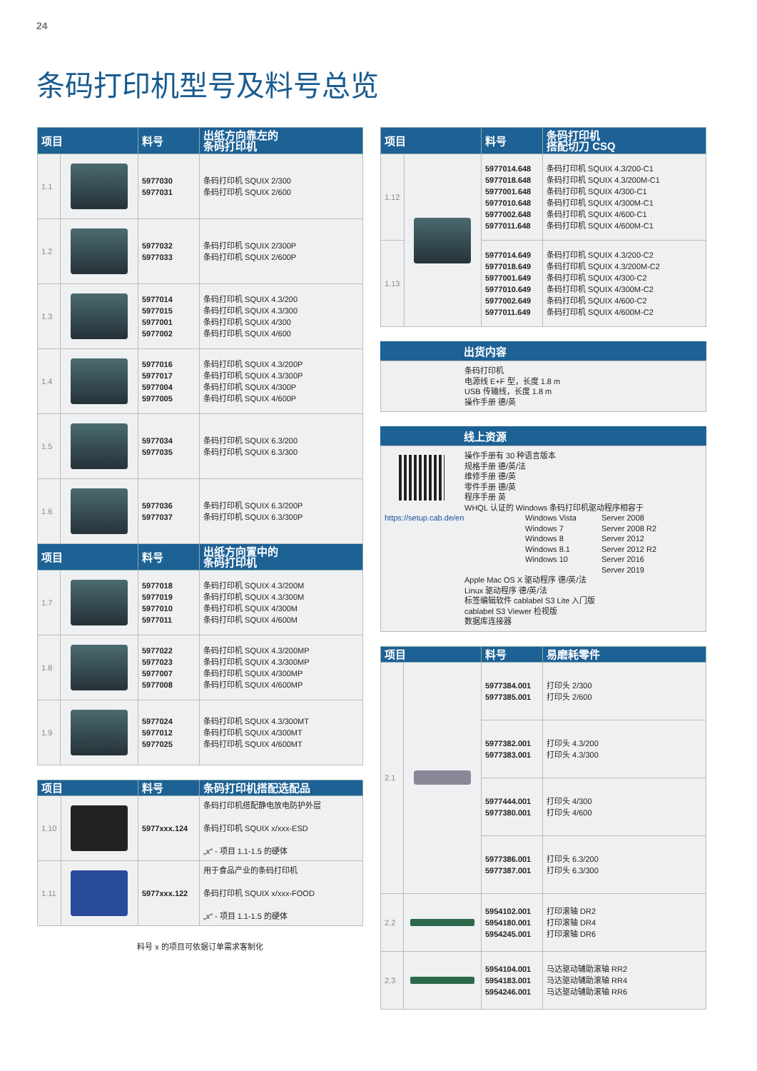24
条码打印机型号及料号总览
| 项目 | | 料号 | 出纸方向靠左的 条码打印机 |
| --- | --- | --- | --- |
| 1.1 | | 5977030 5977031 | 条码打印机 SQUIX 2/300 条码打印机 SQUIX 2/600 |
| 1.2 | | 5977032 5977033 | 条码打印机 SQUIX 2/300P 条码打印机 SQUIX 2/600P |
| 1.3 | | 5977014 5977015 5977001 5977002 | 条码打印机 SQUIX 4.3/200 条码打印机 SQUIX 4.3/300 条码打印机 SQUIX 4/300 条码打印机 SQUIX 4/600 |
| 1.4 | | 5977016 5977017 5977004 5977005 | 条码打印机 SQUIX 4.3/200P 条码打印机 SQUIX 4.3/300P 条码打印机 SQUIX 4/300P 条码打印机 SQUIX 4/600P |
| 1.5 | | 5977034 5977035 | 条码打印机 SQUIX 6.3/200 条码打印机 SQUIX 6.3/300 |
| 1.6 | | 5977036 5977037 | 条码打印机 SQUIX 6.3/200P 条码打印机 SQUIX 6.3/300P |
| 项目 | | 料号 | 出纸方向置中的 条码打印机 |
| 1.7 | | 5977018 5977019 5977010 5977011 | 条码打印机 SQUIX 4.3/200M 条码打印机 SQUIX 4.3/300M 条码打印机 SQUIX 4/300M 条码打印机 SQUIX 4/600M |
| 1.8 | | 5977022 5977023 5977007 5977008 | 条码打印机 SQUIX 4.3/200MP 条码打印机 SQUIX 4.3/300MP 条码打印机 SQUIX 4/300MP 条码打印机 SQUIX 4/600MP |
| 1.9 | | 5977024 5977012 5977025 | 条码打印机 SQUIX 4.3/300MT 条码打印机 SQUIX 4/300MT 条码打印机 SQUIX 4/600MT |
| 项目 | | 料号 | 条码打印机搭配选配品 |
| --- | --- | --- | --- |
| 1.10 | | 5977xxx.124 | 条码打印机搭配静电放电防护外层 条码打印机 SQUIX x/xxx-ESD „x“ - 项目 1.1-1.5 的硬体 |
| 1.11 | | 5977xxx.122 | 用于食品产业的条码打印机 条码打印机 SQUIX x/xxx-FOOD „x“ - 项目 1.1-1.5 的硬体 |
料号 x 的项目可依据订单需求客制化
| 项目 | | 料号 | 条码打印机 搭配切刀 CSQ |
| --- | --- | --- | --- |
| 1.12 | | 5977014.648 5977018.648 5977001.648 5977010.648 5977002.648 5977011.648 | 条码打印机 SQUIX 4.3/200-C1 条码打印机 SQUIX 4.3/200M-C1 条码打印机 SQUIX 4/300-C1 条码打印机 SQUIX 4/300M-C1 条码打印机 SQUIX 4/600-C1 条码打印机 SQUIX 4/600M-C1 |
| 1.13 | | 5977014.649 5977018.649 5977001.649 5977010.649 5977002.649 5977011.649 | 条码打印机 SQUIX 4.3/200-C2 条码打印机 SQUIX 4.3/200M-C2 条码打印机 SQUIX 4/300-C2 条码打印机 SQUIX 4/300M-C2 条码打印机 SQUIX 4/600-C2 条码打印机 SQUIX 4/600M-C2 |
出货内容
条码打印机
电源线 E+F 型，长度 1.8 m
USB 传输线，长度 1.8 m
操作手册 德/英
线上资源
操作手册有 30 种语言版本
规格手册 德/英/法
维修手册 德/英
零件手册 德/英
程序手册 英
WHQL 认证的 Windows 条码打印机驱动程序相容于
https://setup.cab.de/en Windows Vista
Windows 7
Windows 8
Windows 8.1
Windows 10
Server 2008
Server 2008 R2
Server 2012
Server 2012 R2
Server 2016
Server 2019
Apple Mac OS X 驱动程序 德/英/法
Linux 驱动程序 德/英/法
标签编辑软件 cablabel S3 Lite 入门版
cablabel S3 Viewer 检视版
数据库连接器
| 项目 | | 料号 | 易磨耗零件 |
| --- | --- | --- | --- |
| 2.1 | | 5977384.001 5977385.001 | 打印头 2/300 打印头 2/600 |
| | | 5977382.001 5977383.001 | 打印头 4.3/200 打印头 4.3/300 |
| | | 5977444.001 5977380.001 | 打印头 4/300 打印头 4/600 |
| | | 5977386.001 5977387.001 | 打印头 6.3/200 打印头 6.3/300 |
| 2.2 | | 5954102.001 5954180.001 5954245.001 | 打印滚轴 DR2 打印滚轴 DR4 打印滚轴 DR6 |
| 2.3 | | 5954104.001 5954183.001 5954246.001 | 马达驱动辅助滚轴 RR2 马达驱动辅助滚轴 RR4 马达驱动辅助滚轴 RR6 |